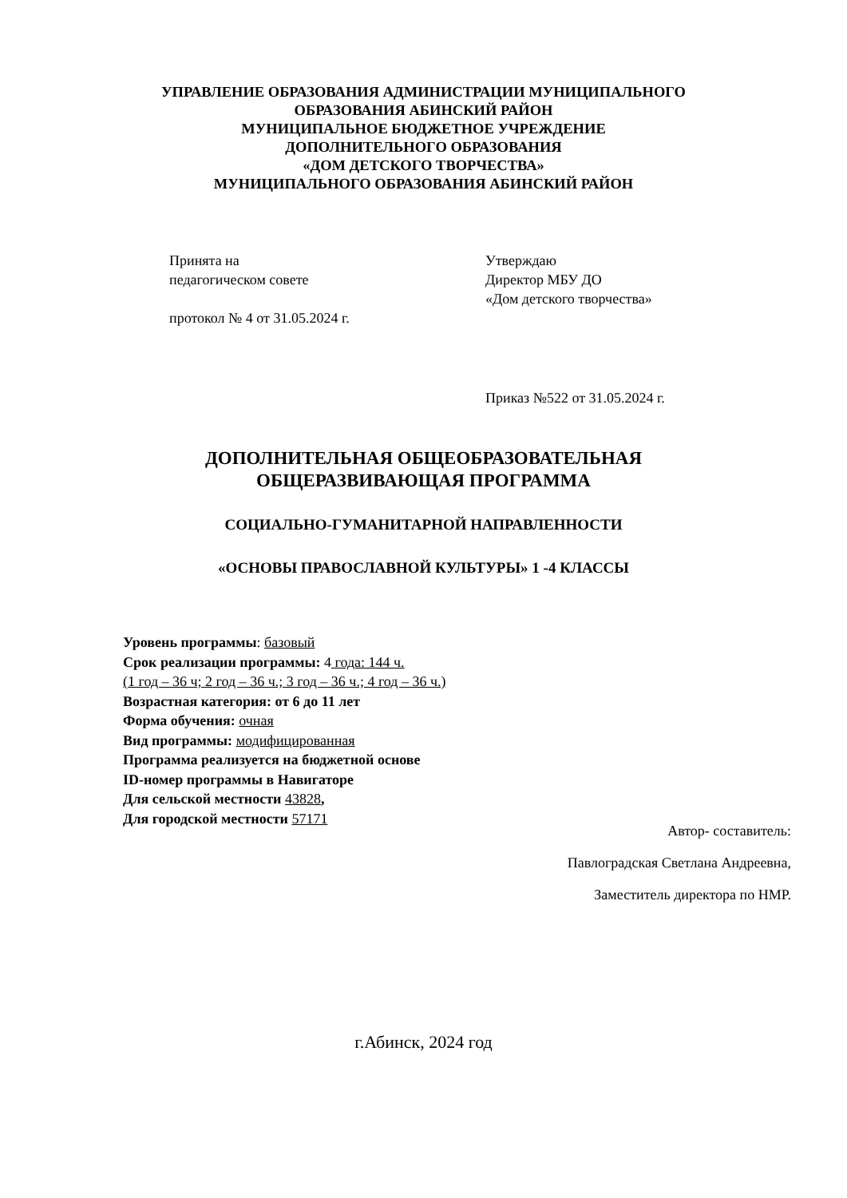УПРАВЛЕНИЕ ОБРАЗОВАНИЯ АДМИНИСТРАЦИИ МУНИЦИПАЛЬНОГО
ОБРАЗОВАНИЯ АБИНСКИЙ РАЙОН
МУНИЦИПАЛЬНОЕ БЮДЖЕТНОЕ УЧРЕЖДЕНИЕ
ДОПОЛНИТЕЛЬНОГО ОБРАЗОВАНИЯ
«ДОМ ДЕТСКОГО ТВОРЧЕСТВА»
МУНИЦИПАЛЬНОГО ОБРАЗОВАНИЯ АБИНСКИЙ РАЙОН
Принята на
педагогическом совете
протокол № 4 от 31.05.2024 г.
Утверждаю
Директор МБУ ДО
«Дом детского творчества»
Приказ №522 от 31.05.2024 г.
ДОПОЛНИТЕЛЬНАЯ ОБЩЕОБРАЗОВАТЕЛЬНАЯ
ОБЩЕРАЗВИВАЮЩАЯ ПРОГРАММА
СОЦИАЛЬНО-ГУМАНИТАРНОЙ НАПРАВЛЕННОСТИ
«ОСНОВЫ ПРАВОСЛАВНОЙ КУЛЬТУРЫ» 1 -4 КЛАССЫ
Уровень программы: базовый
Срок реализации программы: 4 года: 144 ч.
(1 год – 36 ч; 2 год – 36 ч.; 3 год – 36 ч.; 4 год – 36 ч.)
Возрастная категория: от 6 до 11 лет
Форма обучения: очная
Вид программы: модифицированная
Программа реализуется на бюджетной основе
ID-номер программы в Навигаторе
Для сельской местности 43828,
Для городской местности 57171
Автор- составитель:
Павлоградская Светлана Андреевна,
Заместитель директора по НМР.
г.Абинск, 2024 год